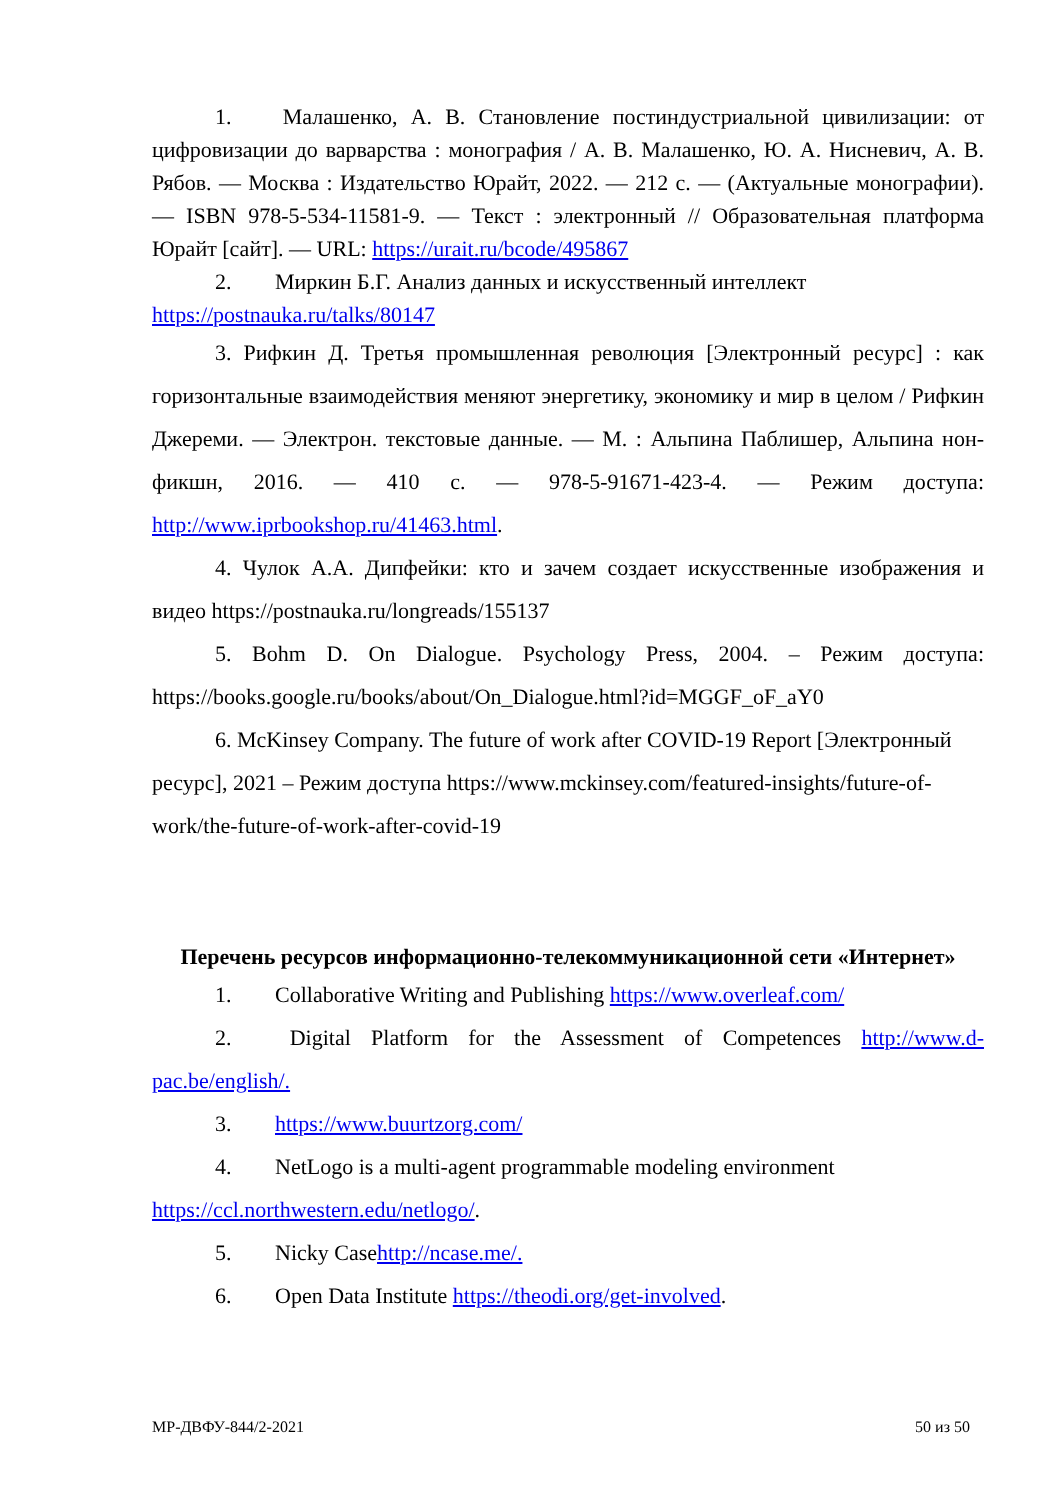1. Малашенко, А. В. Становление постиндустриальной цивилизации: от цифровизации до варварства : монография / А. В. Малашенко, Ю. А. Нисневич, А. В. Рябов. — Москва : Издательство Юрайт, 2022. — 212 с. — (Актуальные монографии). — ISBN 978-5-534-11581-9. — Текст : электронный // Образовательная платформа Юрайт [сайт]. — URL: https://urait.ru/bcode/495867
2. Миркин Б.Г. Анализ данных и искусственный интеллект https://postnauka.ru/talks/80147
3. Рифкин Д. Третья промышленная революция [Электронный ресурс] : как горизонтальные взаимодействия меняют энергетику, экономику и мир в целом / Рифкин Джереми. — Электрон. текстовые данные. — М. : Альпина Паблишер, Альпина нон-фикшн, 2016. — 410 c. — 978-5-91671-423-4. — Режим доступа: http://www.iprbookshop.ru/41463.html.
4. Чулок А.А. Дипфейки: кто и зачем создает искусственные изображения и видео https://postnauka.ru/longreads/155137
5. Bohm D. On Dialogue. Psychology Press, 2004. – Режим доступа: https://books.google.ru/books/about/On_Dialogue.html?id=MGGF_oF_aY0
6. McKinsey Company. The future of work after COVID-19 Report [Электронный ресурс], 2021 – Режим доступа https://www.mckinsey.com/featured-insights/future-of-work/the-future-of-work-after-covid-19
Перечень ресурсов информационно-телекоммуникационной сети «Интернет»
1. Collaborative Writing and Publishing https://www.overleaf.com/
2. Digital Platform for the Assessment of Competences http://www.d-pac.be/english/.
3. https://www.buurtzorg.com/
4. NetLogo is a multi-agent programmable modeling environment https://ccl.northwestern.edu/netlogo/.
5. Nicky Casehttp://ncase.me/.
6. Open Data Institute https://theodi.org/get-involved.
МР-ДВФУ-844/2-2021 50 из 50